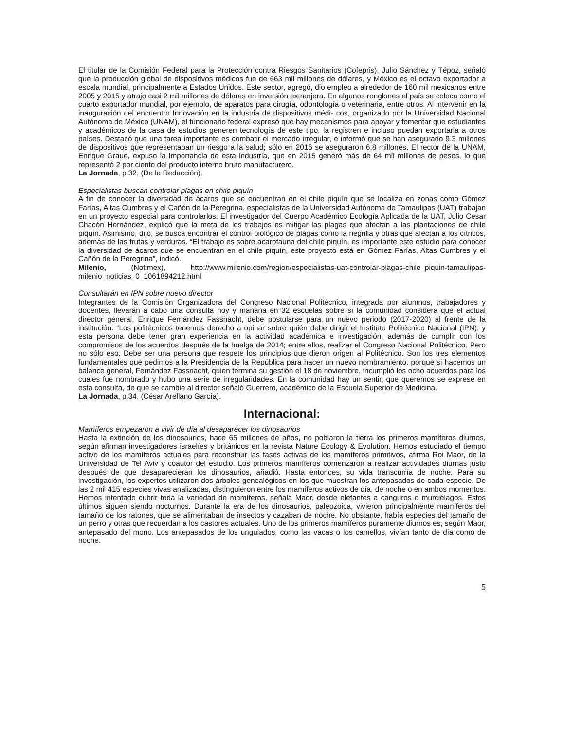El titular de la Comisión Federal para la Protección contra Riesgos Sanitarios (Cofepris), Julio Sánchez y Tépoz, señaló que la producción global de dispositivos médicos fue de 663 mil millones de dólares, y México es el octavo exportador a escala mundial, principalmente a Estados Unidos. Este sector, agregó, dio empleo a alrededor de 160 mil mexicanos entre 2005 y 2015 y atrajo casi 2 mil millones de dólares en inversión extranjera. En algunos renglones el país se coloca como el cuarto exportador mundial, por ejemplo, de aparatos para cirugía, odontología o veterinaria, entre otros. Al intervenir en la inauguración del encuentro Innovación en la industria de dispositivos médi- cos, organizado por la Universidad Nacional Autónoma de México (UNAM), el funcionario federal expresó que hay mecanismos para apoyar y fomentar que estudiantes y académicos de la casa de estudios generen tecnología de este tipo, la registren e incluso puedan exportarla a otros países. Destacó que una tarea importante es combatir el mercado irregular, e informó que se han asegurado 9.3 millones de dispositivos que representaban un riesgo a la salud; sólo en 2016 se aseguraron 6.8 millones. El rector de la UNAM, Enrique Graue, expuso la importancia de esta industria, que en 2015 generó más de 64 mil millones de pesos, lo que representó 2 por ciento del producto interno bruto manufacturero.
La Jornada, p.32, (De la Redacción).
Especialistas buscan controlar plagas en chile piquín
A fin de conocer la diversidad de ácaros que se encuentran en el chile piquín que se localiza en zonas como Gómez Farías, Altas Cumbres y el Cañón de la Peregrina, especialistas de la Universidad Autónoma de Tamaulipas (UAT) trabajan en un proyecto especial para controlarlos. El investigador del Cuerpo Académico Ecología Aplicada de la UAT, Julio Cesar Chacón Hernández, explicó que la meta de los trabajos es mitigar las plagas que afectan a las plantaciones de chile piquín. Asimismo, dijo, se busca encontrar el control biológico de plagas como la negrilla y otras que afectan a los cítricos, además de las frutas y verduras. “El trabajo es sobre acarofauna del chile piquín, es importante este estudio para conocer la diversidad de ácaros que se encuentran en el chile piquín, este proyecto está en Gómez Farías, Altas Cumbres y el Cañón de la Peregrina”, indicó.
Milenio, (Notimex), http://www.milenio.com/region/especialistas-uat-controlar-plagas-chile_piquin-tamaulipas-milenio_noticias_0_1061894212.html
Consultarán en IPN sobre nuevo director
Integrantes de la Comisión Organizadora del Congreso Nacional Politécnico, integrada por alumnos, trabajadores y docentes, llevarán a cabo una consulta hoy y mañana en 32 escuelas sobre si la comunidad considera que el actual director general, Enrique Fernández Fassnacht, debe postularse para un nuevo periodo (2017-2020) al frente de la institución. “Los politécnicos tenemos derecho a opinar sobre quién debe dirigir el Instituto Politécnico Nacional (IPN), y esta persona debe tener gran experiencia en la actividad académica e investigación, además de cumplir con los compromisos de los acuerdos después de la huelga de 2014; entre ellos, realizar el Congreso Nacional Politécnico. Pero no sólo eso. Debe ser una persona que respete los principios que dieron origen al Politécnico. Son los tres elementos fundamentales que pedimos a la Presidencia de la República para hacer un nuevo nombramiento, porque si hacemos un balance general, Fernández Fassnacht, quien termina su gestión el 18 de noviembre, incumplió los ocho acuerdos para los cuales fue nombrado y hubo una serie de irregularidades. En la comunidad hay un sentir, que queremos se exprese en esta consulta, de que se cambie al director señaló Guerrero, académico de la Escuela Superior de Medicina.
La Jornada, p.34, (César Arellano García).
Internacional:
Mamíferos empezaron a vivir de día al desaparecer los dinosaurios
Hasta la extinción de los dinosaurios, hace 65 millones de años, no poblaron la tierra los primeros mamíferos diurnos, según afirman investigadores israelíes y británicos en la revista Nature Ecology & Evolution. Hemos estudiado el tiempo activo de los mamíferos actuales para reconstruir las fases activas de los mamíferos primitivos, afirma Roi Maor, de la Universidad de Tel Aviv y coautor del estudio. Los primeros mamíferos comenzaron a realizar actividades diurnas justo después de que desaparecieran los dinosaurios, añadió. Hasta entonces, su vida transcurría de noche. Para su investigación, los expertos utilizaron dos árboles genealógicos en los que muestran los antepasados de cada especie. De las 2 mil 415 especies vivas analizadas, distinguieron entre los mamíferos activos de día, de noche o en ambos momentos. Hemos intentado cubrir toda la variedad de mamíferos, señala Maor, desde elefantes a canguros o murciélagos. Estos últimos siguen siendo nocturnos. Durante la era de los dinosaurios, paleozoica, vivieron principalmente mamíferos del tamaño de los ratones, que se alimentaban de insectos y cazaban de noche. No obstante, había especies del tamaño de un perro y otras que recuerdan a los castores actuales. Uno de los primeros mamíferos puramente diurnos es, según Maor, antepasado del mono. Los antepasados de los ungulados, como las vacas o los camellos, vivían tanto de día como de noche.
5